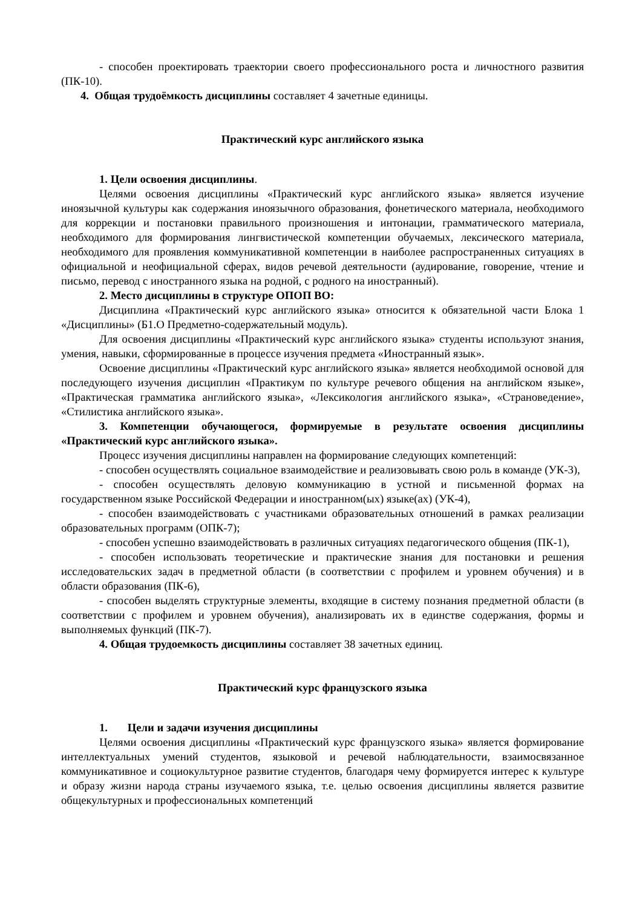- способен проектировать траектории своего профессионального роста и личностного развития (ПК-10).
4. Общая трудоёмкость дисциплины составляет 4 зачетные единицы.
Практический курс английского языка
1. Цели освоения дисциплины.
Целями освоения дисциплины «Практический курс английского языка» является изучение иноязычной культуры как содержания иноязычного образования, фонетического материала, необходимого для коррекции и постановки правильного произношения и интонации, грамматического материала, необходимого для формирования лингвистической компетенции обучаемых, лексического материала, необходимого для проявления коммуникативной компетенции в наиболее распространенных ситуациях в официальной и неофициальной сферах, видов речевой деятельности (аудирование, говорение, чтение и письмо, перевод с иностранного языка на родной, с родного на иностранный).
2. Место дисциплины в структуре ОПОП ВО:
Дисциплина «Практический курс английского языка» относится к обязательной части Блока 1 «Дисциплины» (Б1.О Предметно-содержательный модуль).
Для освоения дисциплины «Практический курс английского языка» студенты используют знания, умения, навыки, сформированные в процессе изучения предмета «Иностранный язык».
Освоение дисциплины «Практический курс английского языка» является необходимой основой для последующего изучения дисциплин «Практикум по культуре речевого общения на английском языке», «Практическая грамматика английского языка», «Лексикология английского языка», «Страноведение», «Стилистика английского языка».
3. Компетенции обучающегося, формируемые в результате освоения дисциплины «Практический курс английского языка».
Процесс изучения дисциплины направлен на формирование следующих компетенций:
- способен осуществлять социальное взаимодействие и реализовывать свою роль в команде (УК-3),
- способен осуществлять деловую коммуникацию в устной и письменной формах на государственном языке Российской Федерации и иностранном(ых) языке(ах) (УК-4),
- способен взаимодействовать с участниками образовательных отношений в рамках реализации образовательных программ (ОПК-7);
- способен успешно взаимодействовать в различных ситуациях педагогического общения (ПК-1),
- способен использовать теоретические и практические знания для постановки и решения исследовательских задач в предметной области (в соответствии с профилем и уровнем обучения) и в области образования (ПК-6),
- способен выделять структурные элементы, входящие в систему познания предметной области (в соответствии с профилем и уровнем обучения), анализировать их в единстве содержания, формы и выполняемых функций (ПК-7).
4. Общая трудоемкость дисциплины составляет 38 зачетных единиц.
Практический курс французского языка
1. Цели и задачи изучения дисциплины
Целями освоения дисциплины «Практический курс французского языка» является формирование интеллектуальных умений студентов, языковой и речевой наблюдательности, взаимосвязанное коммуникативное и социокультурное развитие студентов, благодаря чему формируется интерес к культуре и образу жизни народа страны изучаемого языка, т.е. целью освоения дисциплины является развитие общекультурных и профессиональных компетенций